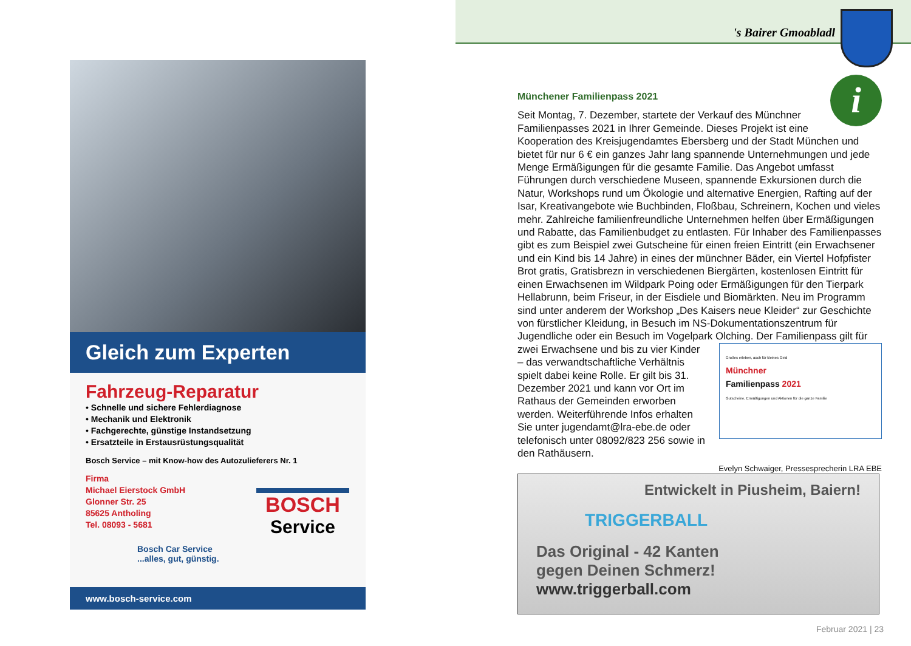's Bairer Gmoabladl
Gleich zum Experten
Fahrzeug-Reparatur
• Schnelle und sichere Fehlerdiagnose
• Mechanik und Elektronik
• Fachgerechte, günstige Instandsetzung
• Ersatzteile in Erstausrüstungsqualität
Bosch Service – mit Know-how des Autozulieferers Nr. 1
Firma
Michael Eierstock GmbH
Glonner Str. 25
85625 Antholing
Tel. 08093 - 5681
Bosch Car Service
...alles, gut, günstig.
BOSCH
Service
www.bosch-service.com
i
Münchener Familienpass 2021
Seit Montag, 7. Dezember, startete der Verkauf des Münchner Familienpasses 2021 in Ihrer Gemeinde. Dieses Projekt ist eine Kooperation des Kreisjugendamtes Ebersberg und der Stadt München und bietet für nur 6 € ein ganzes Jahr lang spannende Unternehmungen und jede Menge Ermäßigungen für die gesamte Familie. Das Angebot umfasst Führungen durch verschiedene Museen, spannende Exkursionen durch die Natur, Workshops rund um Ökologie und alternative Energien, Rafting auf der Isar, Kreativangebote wie Buchbinden, Floßbau, Schreinern, Kochen und vieles mehr. Zahlreiche familienfreundliche Unternehmen helfen über Ermäßigungen und Rabatte, das Familienbudget zu entlasten. Für Inhaber des Familienpasses gibt es zum Beispiel zwei Gutscheine für einen freien Eintritt (ein Erwachsener und ein Kind bis 14 Jahre) in eines der münchner Bäder, ein Viertel Hofpfister Brot gratis, Gratisbrezn in verschiedenen Biergärten, kostenlosen Eintritt für einen Erwachsenen im Wildpark Poing oder Ermäßigungen für den Tierpark Hellabrunn, beim Friseur, in der Eisdiele und Biomärkten. Neu im Programm sind unter anderem der Workshop „Des Kaisers neue Kleider“ zur Geschichte von fürstlicher Kleidung, in Besuch im NS-Dokumentationszentrum für Jugendliche oder ein Besuch im Vogelpark Olching. Der Familienpass gilt für zwei Erwachsene
Großes erleben, auch für kleines Geld
Münchner
Familienpass 2021
Gutscheine, Ermäßigungen und Aktionen für die ganze Familie
und bis zu vier Kinder – das verwandtschaftliche Verhältnis spielt dabei keine Rolle. Er gilt bis 31. Dezember 2021 und kann vor Ort im Rathaus der Gemeinden erworben werden. Weiterführende Infos erhalten Sie unter jugendamt@lra-ebe.de oder telefonisch unter 08092/823 256 sowie in den Rathäusern.
Evelyn Schwaiger, Pressesprecherin LRA EBE
Entwickelt in Piusheim, Baiern!
TRIGGERBALL
Das Original - 42 Kanten
gegen Deinen Schmerz!
www.triggerball.com
Februar 2021 | 23